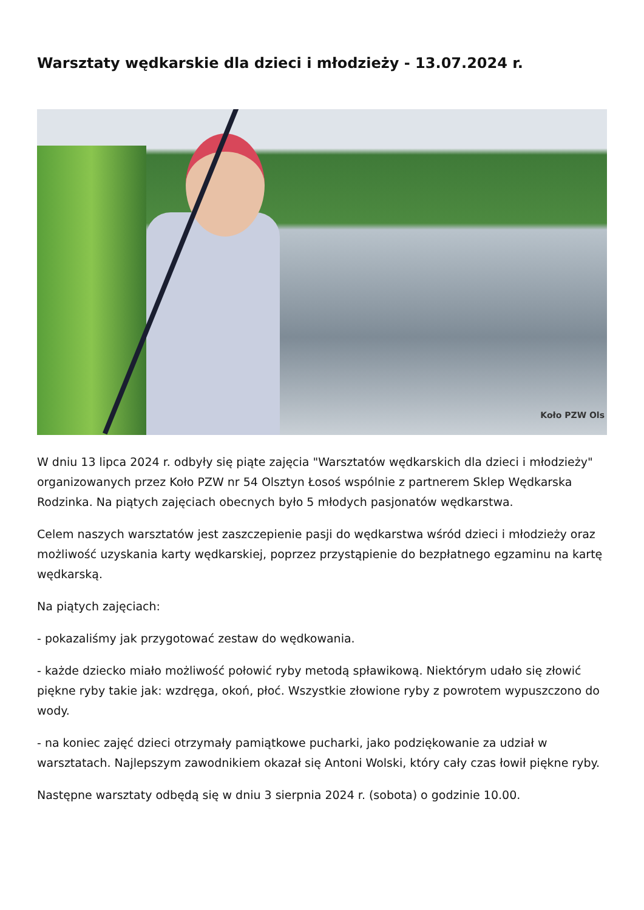Warsztaty wędkarskie dla dzieci i młodzieży - 13.07.2024 r.
Koło PZW Ols
W dniu 13 lipca 2024 r. odbyły się piąte zajęcia "Warsztatów wędkarskich dla dzieci i młodzieży" organizowanych przez Koło PZW nr 54 Olsztyn Łosoś wspólnie z partnerem Sklep Wędkarska Rodzinka. Na piątych zajęciach obecnych było 5 młodych pasjonatów wędkarstwa.
Celem naszych warsztatów jest zaszczepienie pasji do wędkarstwa wśród dzieci i młodzieży oraz możliwość uzyskania karty wędkarskiej, poprzez przystąpienie do bezpłatnego egzaminu na kartę wędkarską.
Na piątych zajęciach:
- pokazaliśmy jak przygotować zestaw do wędkowania.
- każde dziecko miało możliwość połowić ryby metodą spławikową. Niektórym udało się złowić piękne ryby takie jak: wzdręga, okoń, płoć. Wszystkie złowione ryby z powrotem wypuszczono do wody.
- na koniec zajęć dzieci otrzymały pamiątkowe pucharki, jako podziękowanie za udział w warsztatach. Najlepszym zawodnikiem okazał się Antoni Wolski, który cały czas łowił piękne ryby.
Następne warsztaty odbędą się w dniu 3 sierpnia 2024 r. (sobota) o godzinie 10.00.